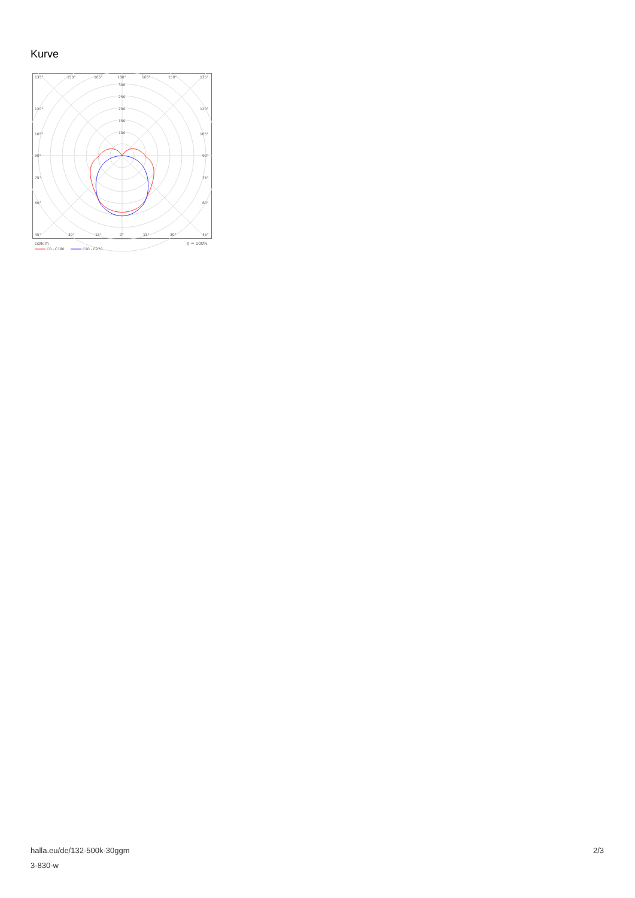Kurve
135°
150°
165°
180°
165°
150°
135°
300
250
200
150
100
120°
120°
105°
105°
90°
90°
75°
75°
60°
60°
45°
30°
15°
0°
15°
30°
45°
cd/klm
η = 100%
C0 - C180
C90 - C270
halla.eu/de/132-500k-30ggm
3-830-w
2/3